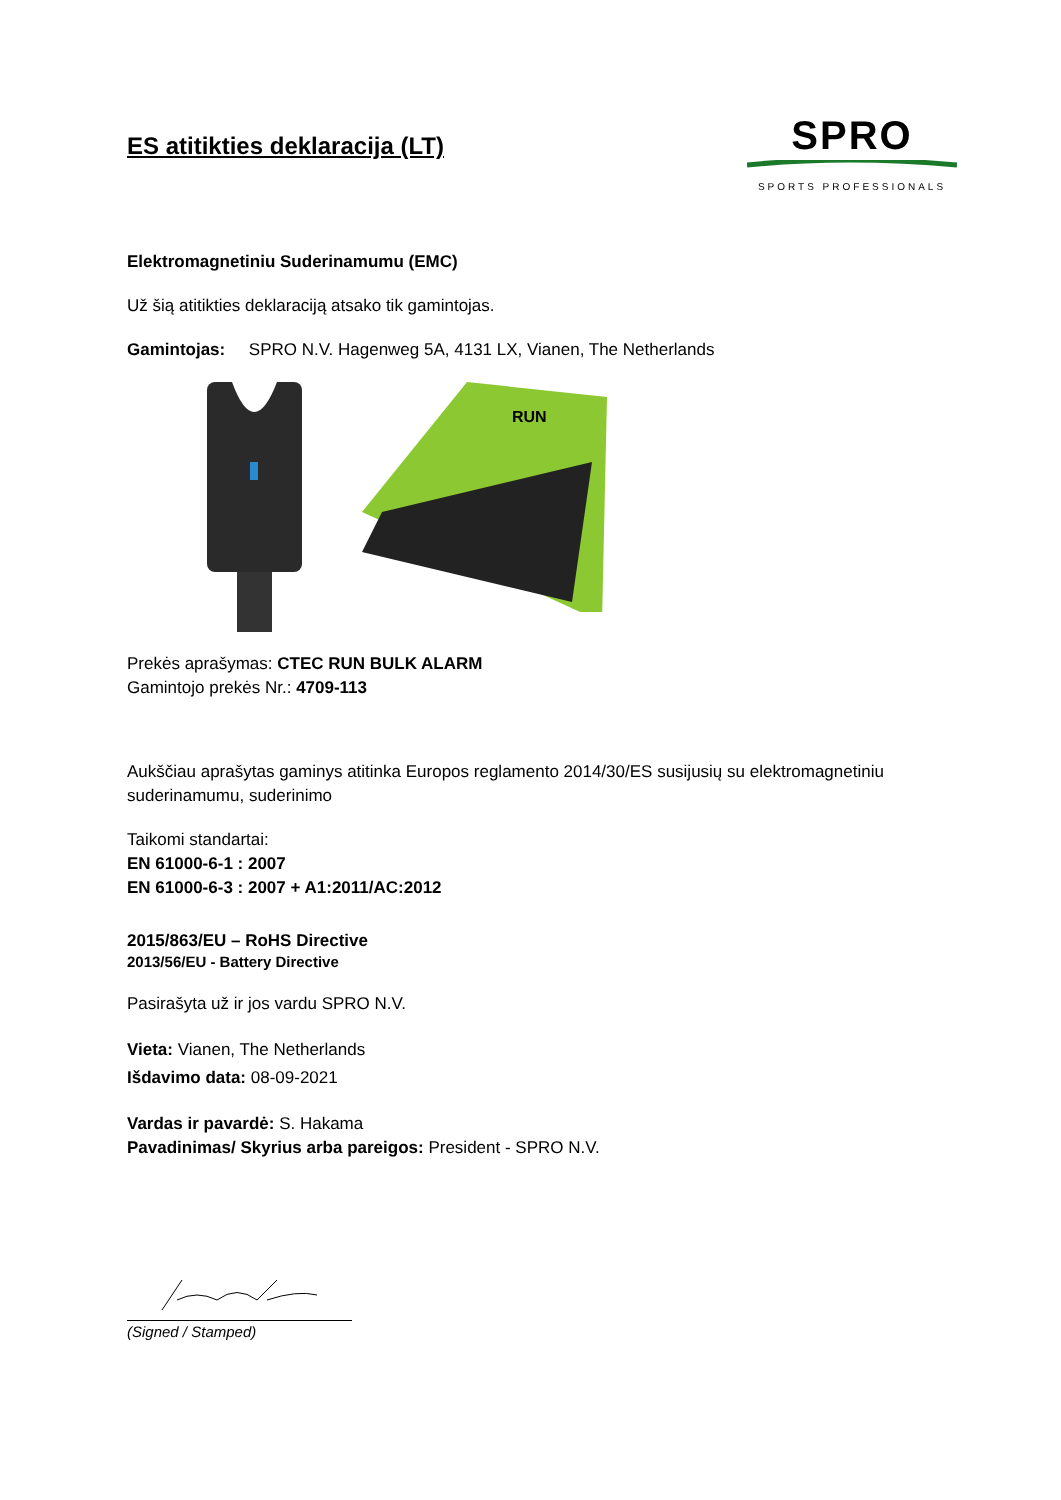ES atitikties deklaracija (LT)
SPRO
SPORTS PROFESSIONALS
Elektromagnetiniu Suderinamumu (EMC)
Už šią atitikties deklaraciją atsako tik gamintojas.
Gamintojas: SPRO N.V. Hagenweg 5A, 4131 LX, Vianen, The Netherlands
RUN
Prekės aprašymas: CTEC RUN BULK ALARM
Gamintojo prekės Nr.: 4709-113
Aukščiau aprašytas gaminys atitinka Europos reglamento 2014/30/ES susijusių su elektromagnetiniu suderinamumu, suderinimo
Taikomi standartai:
EN 61000-6-1 : 2007
EN 61000-6-3 : 2007 + A1:2011/AC:2012
2015/863/EU – RoHS Directive
2013/56/EU - Battery Directive
Pasirašyta už ir jos vardu SPRO N.V.
Vieta: Vianen, The Netherlands
Išdavimo data: 08-09-2021
Vardas ir pavardė: S. Hakama
Pavadinimas/ Skyrius arba pareigos: President - SPRO N.V.
(Signed / Stamped)